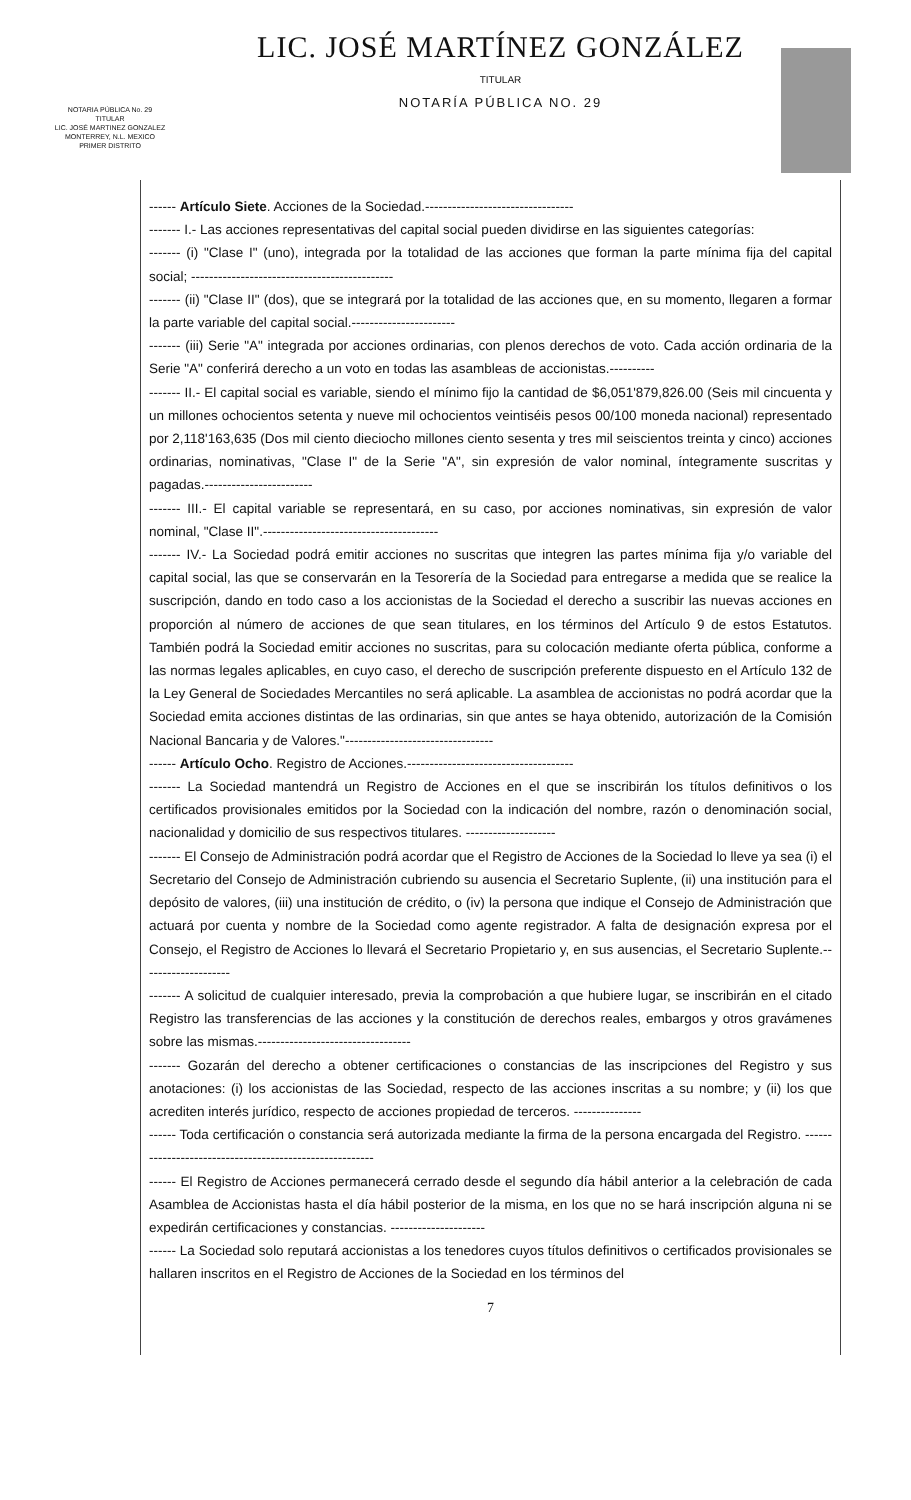NOTARIA PÚBLICA No. 29
TITULAR
LIC. JOSÉ MARTINEZ GONZALEZ
MONTERREY, N.L. MEXICO
PRIMER DISTRITO
LIC. JOSÉ MARTÍNEZ GONZÁLEZ
TITULAR
NOTARÍA PÚBLICA NO. 29
------ Artículo Siete. Acciones de la Sociedad.---------------------------------
------- I.- Las acciones representativas del capital social pueden dividirse en las siguientes categorías:
------- (i) "Clase I" (uno), integrada por la totalidad de las acciones que forman la parte mínima fija del capital social; ---------------------------------------------
------- (ii) "Clase II" (dos), que se integrará por la totalidad de las acciones que, en su momento, llegaren a formar la parte variable del capital social.-----------------------
------- (iii) Serie "A" integrada por acciones ordinarias, con plenos derechos de voto. Cada acción ordinaria de la Serie "A" conferirá derecho a un voto en todas las asambleas de accionistas.----------
------- II.- El capital social es variable, siendo el mínimo fijo la cantidad de $6,051'879,826.00 (Seis mil cincuenta y un millones ochocientos setenta y nueve mil ochocientos veintiséis pesos 00/100 moneda nacional) representado por 2,118'163,635 (Dos mil ciento dieciocho millones ciento sesenta y tres mil seiscientos treinta y cinco) acciones ordinarias, nominativas, "Clase I" de la Serie "A", sin expresión de valor nominal, íntegramente suscritas y pagadas.------------------------
------- III.- El capital variable se representará, en su caso, por acciones nominativas, sin expresión de valor nominal, "Clase II".---------------------------------------
------- IV.- La Sociedad podrá emitir acciones no suscritas que integren las partes mínima fija y/o variable del capital social, las que se conservarán en la Tesorería de la Sociedad para entregarse a medida que se realice la suscripción, dando en todo caso a los accionistas de la Sociedad el derecho a suscribir las nuevas acciones en proporción al número de acciones de que sean titulares, en los términos del Artículo 9 de estos Estatutos. También podrá la Sociedad emitir acciones no suscritas, para su colocación mediante oferta pública, conforme a las normas legales aplicables, en cuyo caso, el derecho de suscripción preferente dispuesto en el Artículo 132 de la Ley General de Sociedades Mercantiles no será aplicable. La asamblea de accionistas no podrá acordar que la Sociedad emita acciones distintas de las ordinarias, sin que antes se haya obtenido, autorización de la Comisión Nacional Bancaria y de Valores."---------------------------------
------ Artículo Ocho. Registro de Acciones.-------------------------------------
------- La Sociedad mantendrá un Registro de Acciones en el que se inscribirán los títulos definitivos o los certificados provisionales emitidos por la Sociedad con la indicación del nombre, razón o denominación social, nacionalidad y domicilio de sus respectivos titulares. --------------------
------- El Consejo de Administración podrá acordar que el Registro de Acciones de la Sociedad lo lleve ya sea (i) el Secretario del Consejo de Administración cubriendo su ausencia el Secretario Suplente, (ii) una institución para el depósito de valores, (iii) una institución de crédito, o (iv) la persona que indique el Consejo de Administración que actuará por cuenta y nombre de la Sociedad como agente registrador. A falta de designación expresa por el Consejo, el Registro de Acciones lo llevará el Secretario Propietario y, en sus ausencias, el Secretario Suplente.--------------------
------- A solicitud de cualquier interesado, previa la comprobación a que hubiere lugar, se inscribirán en el citado Registro las transferencias de las acciones y la constitución de derechos reales, embargos y otros gravámenes sobre las mismas.----------------------------------
------- Gozarán del derecho a obtener certificaciones o constancias de las inscripciones del Registro y sus anotaciones: (i) los accionistas de las Sociedad, respecto de las acciones inscritas a su nombre; y (ii) los que acrediten interés jurídico, respecto de acciones propiedad de terceros. ---------------
------ Toda certificación o constancia será autorizada mediante la firma de la persona encargada del Registro. --------------------------------------------------------
------ El Registro de Acciones permanecerá cerrado desde el segundo día hábil anterior a la celebración de cada Asamblea de Accionistas hasta el día hábil posterior de la misma, en los que no se hará inscripción alguna ni se expedirán certificaciones y constancias. ---------------------
------ La Sociedad solo reputará accionistas a los tenedores cuyos títulos definitivos o certificados provisionales se hallaren inscritos en el Registro de Acciones de la Sociedad en los términos del
7